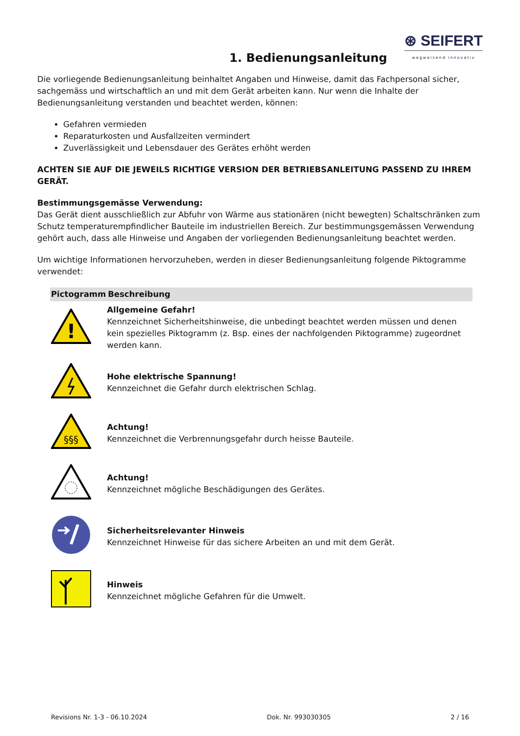1. Bedienungsanleitung
⊛ SEIFERT
wegweisend innovativ
Die vorliegende Bedienungsanleitung beinhaltet Angaben und Hinweise, damit das Fachpersonal sicher, sachgemäss und wirtschaftlich an und mit dem Gerät arbeiten kann. Nur wenn die Inhalte der Bedienungsanleitung verstanden und beachtet werden, können:
Gefahren vermieden
Reparaturkosten und Ausfallzeiten vermindert
Zuverlässigkeit und Lebensdauer des Gerätes erhöht werden
ACHTEN SIE AUF DIE JEWEILS RICHTIGE VERSION DER BETRIEBSANLEITUNG PASSEND ZU IHREM GERÄT.
Bestimmungsgemässe Verwendung:
Das Gerät dient ausschließlich zur Abfuhr von Wärme aus stationären (nicht bewegten) Schaltschränken zum Schutz temperaturempfindlicher Bauteile im industriellen Bereich. Zur bestimmungsgemässen Verwendung gehört auch, dass alle Hinweise und Angaben der vorliegenden Bedienungsanleitung beachtet werden.
Um wichtige Informationen hervorzuheben, werden in dieser Bedienungsanleitung folgende Piktogramme verwendet:
| Pictogramm | Beschreibung |
| --- | --- |
| ! | Allgemeine Gefahr! Kennzeichnet Sicherheitshinweise, die unbedingt beachtet werden müssen und denen kein spezielles Piktogramm (z. Bsp. eines der nachfolgenden Piktogramme) zugeordnet werden kann. |
| | Hohe elektrische Spannung! Kennzeichnet die Gefahr durch elektrischen Schlag. |
| §§§ | Achtung! Kennzeichnet die Verbrennungsgefahr durch heisse Bauteile. |
| | Achtung! Kennzeichnet mögliche Beschädigungen des Gerätes. |
| | Sicherheitsrelevanter Hinweis Kennzeichnet Hinweise für das sichere Arbeiten an und mit dem Gerät. |
| | Hinweis Kennzeichnet mögliche Gefahren für die Umwelt. |
Revisions Nr. 1-3 - 06.10.2024 Dok. Nr. 993030305 2 / 16